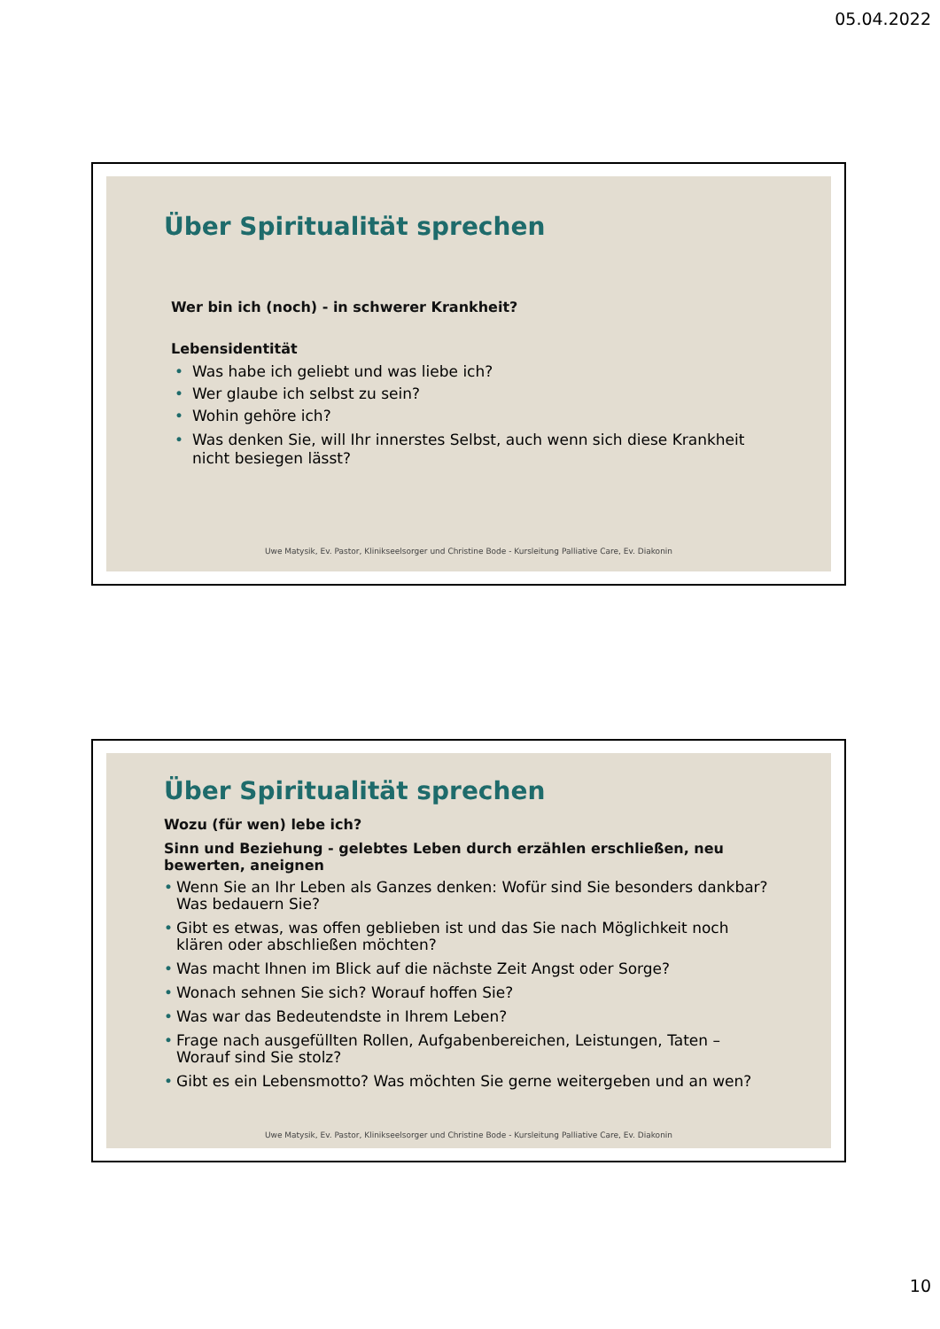05.04.2022
Über Spiritualität sprechen
Wer bin ich (noch) - in schwerer Krankheit?
Lebensidentität
• Was habe ich geliebt und was liebe ich?
• Wer glaube ich selbst zu sein?
• Wohin gehöre ich?
• Was denken Sie, will Ihr innerstes Selbst, auch wenn sich diese Krankheit nicht besiegen lässt?
Uwe Matysik, Ev. Pastor, Klinikseelsorger und Christine Bode - Kursleitung Palliative Care, Ev. Diakonin
Über Spiritualität sprechen
Wozu (für wen) lebe ich?
Sinn und Beziehung - gelebtes Leben durch erzählen erschließen, neu bewerten, aneignen
• Wenn Sie an Ihr Leben als Ganzes denken: Wofür sind Sie besonders dankbar? Was bedauern Sie?
• Gibt es etwas, was offen geblieben ist und das Sie nach Möglichkeit noch klären oder abschließen möchten?
• Was macht Ihnen im Blick auf die nächste Zeit Angst oder Sorge?
• Wonach sehnen Sie sich? Worauf hoffen Sie?
• Was war das Bedeutendste in Ihrem Leben?
• Frage nach ausgefüllten Rollen, Aufgabenbereichen, Leistungen, Taten – Worauf sind Sie stolz?
• Gibt es ein Lebensmotto? Was möchten Sie gerne weitergeben und an wen?
Uwe Matysik, Ev. Pastor, Klinikseelsorger und Christine Bode - Kursleitung Palliative Care, Ev. Diakonin
10